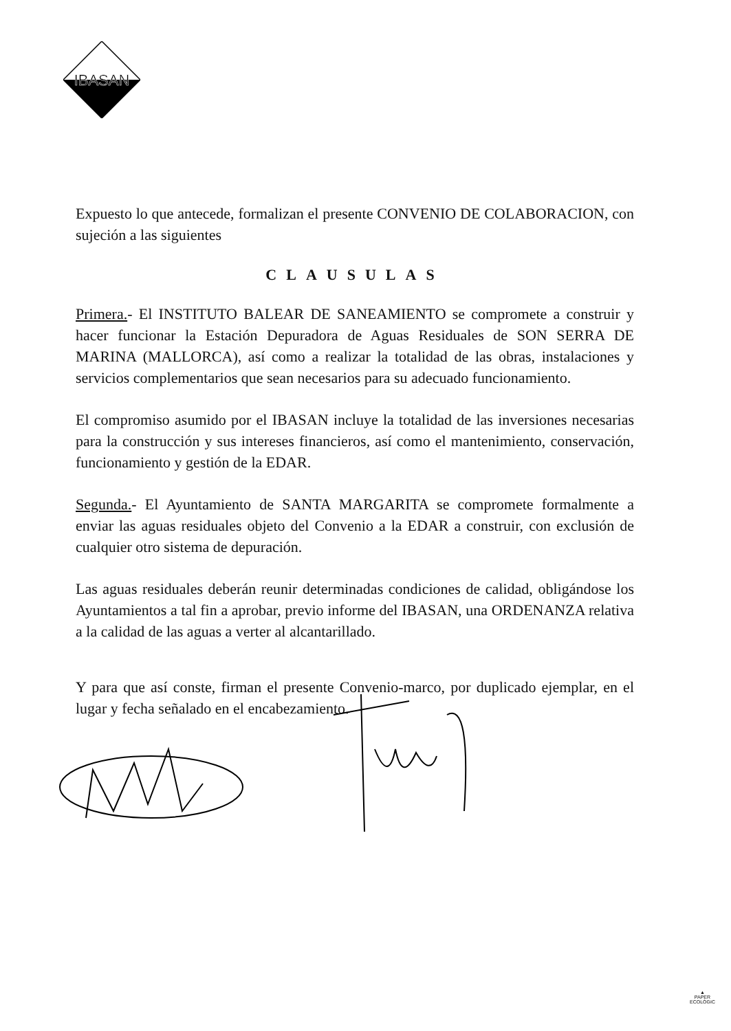IBASAN
Expuesto lo que antecede, formalizan el presente CONVENIO DE COLABORACION, con sujeción a las siguientes
CLAUSULAS
Primera.- El INSTITUTO BALEAR DE SANEAMIENTO se compromete a construir y hacer funcionar la Estación Depuradora de Aguas Residuales de SON SERRA DE MARINA (MALLORCA), así como a realizar la totalidad de las obras, instalaciones y servicios complementarios que sean necesarios para su adecuado funcionamiento.
El compromiso asumido por el IBASAN incluye la totalidad de las inversiones necesarias para la construcción y sus intereses financieros, así como el mantenimiento, conservación, funcionamiento y gestión de la EDAR.
Segunda.- El Ayuntamiento de SANTA MARGARITA se compromete formalmente a enviar las aguas residuales objeto del Convenio a la EDAR a construir, con exclusión de cualquier otro sistema de depuración.
Las aguas residuales deberán reunir determinadas condiciones de calidad, obligándose los Ayuntamientos a tal fin a aprobar, previo informe del IBASAN, una ORDENANZA relativa a la calidad de las aguas a verter al alcantarillado.
Y para que así conste, firman el presente Convenio-marco, por duplicado ejemplar, en el lugar y fecha señalado en el encabezamiento.
▲
PAPER
ECOLÒGIC